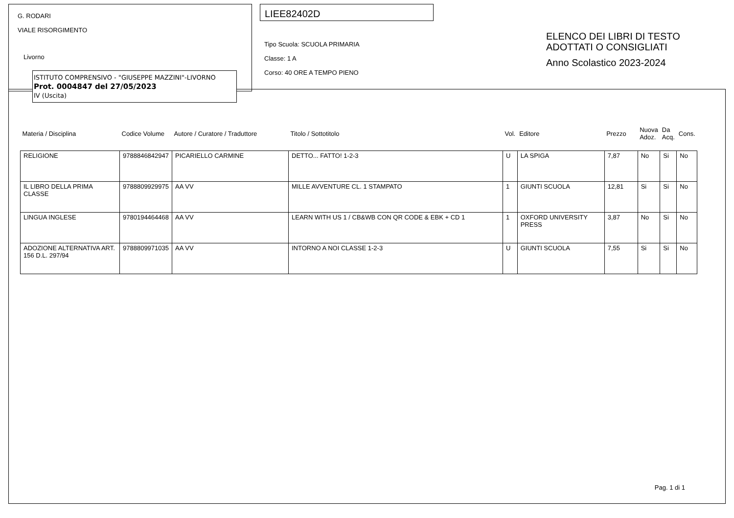G. RODARI
VIALE RISORGIMENTO
Livorno
ISTITUTO COMPRENSIVO - "GIUSEPPE MAZZINI"-LIVORNO
Prot. 0004847 del 27/05/2023
IV (Uscita)
LIEE82402D
Tipo Scuola: SCUOLA PRIMARIA
Classe: 1 A
Corso: 40 ORE A TEMPO PIENO
ELENCO DEI LIBRI DI TESTO
ADOTTATI O CONSIGLIATI
Anno Scolastico 2023-2024
| Materia / Disciplina | Codice Volume | Autore / Curatore / Traduttore | Titolo / Sottotitolo | Vol. | Editore | Prezzo | Nuova Adoz. | Da Acq. | Cons. |
| --- | --- | --- | --- | --- | --- | --- | --- | --- | --- |
| RELIGIONE | 9788846842947 | PICARIELLO CARMINE | DETTO... FATTO! 1-2-3 | U | LA SPIGA | 7,87 | No | Si | No |
| IL LIBRO DELLA PRIMA CLASSE | 9788809929975 | AA VV | MILLE AVVENTURE CL. 1 STAMPATO | 1 | GIUNTI SCUOLA | 12,81 | Si | Si | No |
| LINGUA INGLESE | 9780194464468 | AA VV | LEARN WITH US 1 / CB&WB CON QR CODE & EBK + CD 1 | 1 | OXFORD UNIVERSITY PRESS | 3,87 | No | Si | No |
| ADOZIONE ALTERNATIVA ART. 156 D.L. 297/94 | 9788809971035 | AA VV | INTORNO A NOI CLASSE 1-2-3 | U | GIUNTI SCUOLA | 7,55 | Si | Si | No |
Pag. 1 di 1